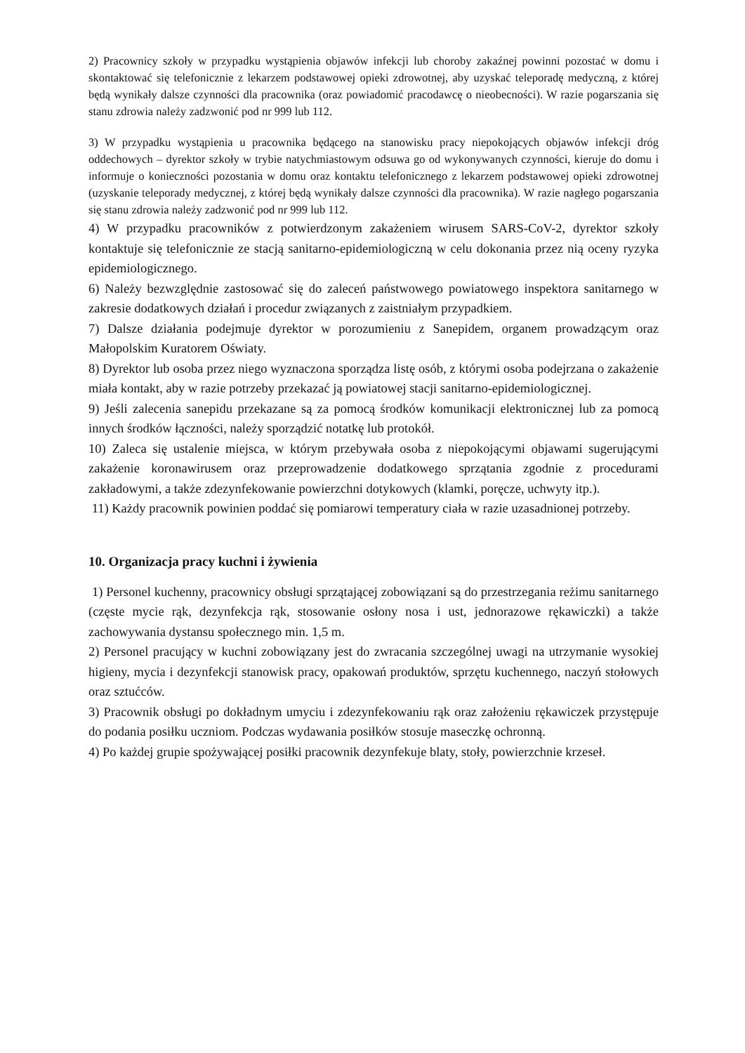2) Pracownicy szkoły w przypadku wystąpienia objawów infekcji lub choroby zakaźnej powinni pozostać w domu i skontaktować się telefonicznie z lekarzem podstawowej opieki zdrowotnej, aby uzyskać teleporadę medyczną, z której będą wynikały dalsze czynności dla pracownika (oraz powiadomić pracodawcę o nieobecności). W razie pogarszania się stanu zdrowia należy zadzwonić pod nr 999 lub 112.
3) W przypadku wystąpienia u pracownika będącego na stanowisku pracy niepokojących objawów infekcji dróg oddechowych – dyrektor szkoły w trybie natychmiastowym odsuwa go od wykonywanych czynności, kieruje do domu i informuje o konieczności pozostania w domu oraz kontaktu telefonicznego z lekarzem podstawowej opieki zdrowotnej (uzyskanie teleporady medycznej, z której będą wynikały dalsze czynności dla pracownika). W razie nagłego pogarszania się stanu zdrowia należy zadzwonić pod nr 999 lub 112.
4) W przypadku pracowników z potwierdzonym zakażeniem wirusem SARS-CoV-2, dyrektor szkoły kontaktuje się telefonicznie ze stacją sanitarno-epidemiologiczną w celu dokonania przez nią oceny ryzyka epidemiologicznego.
6) Należy bezwzględnie zastosować się do zaleceń państwowego powiatowego inspektora sanitarnego w zakresie dodatkowych działań i procedur związanych z zaistniałym przypadkiem.
7) Dalsze działania podejmuje dyrektor w porozumieniu z Sanepidem, organem prowadzącym oraz Małopolskim Kuratorem Oświaty.
8) Dyrektor lub osoba przez niego wyznaczona sporządza listę osób, z którymi osoba podejrzana o zakażenie miała kontakt, aby w razie potrzeby przekazać ją powiatowej stacji sanitarno-epidemiologicznej.
9) Jeśli zalecenia sanepidu przekazane są za pomocą środków komunikacji elektronicznej lub za pomocą innych środków łączności, należy sporządzić notatkę lub protokół.
10) Zaleca się ustalenie miejsca, w którym przebywała osoba z niepokojącymi objawami sugerującymi zakażenie koronawirusem oraz przeprowadzenie dodatkowego sprzątania zgodnie z procedurami zakładowymi, a także zdezynfekowanie powierzchni dotykowych (klamki, poręcze, uchwyty itp.).
11) Każdy pracownik powinien poddać się pomiarowi temperatury ciała w razie uzasadnionej potrzeby.
10. Organizacja pracy kuchni i żywienia
1) Personel kuchenny, pracownicy obsługi sprzątającej zobowiązani są do przestrzegania reżimu sanitarnego (częste mycie rąk, dezynfekcja rąk, stosowanie osłony nosa i ust, jednorazowe rękawiczki) a także zachowywania dystansu społecznego min. 1,5 m.
2) Personel pracujący w kuchni zobowiązany jest do zwracania szczególnej uwagi na utrzymanie wysokiej higieny, mycia i dezynfekcji stanowisk pracy, opakowań produktów, sprzętu kuchennego, naczyń stołowych oraz sztućców.
3) Pracownik obsługi po dokładnym umyciu i zdezynfekowaniu rąk oraz założeniu rękawiczek przystępuje do podania posiłku uczniom. Podczas wydawania posiłków stosuje maseczkę ochronną.
4) Po każdej grupie spożywającej posiłki pracownik dezynfekuje blaty, stoły, powierzchnie krzeseł.